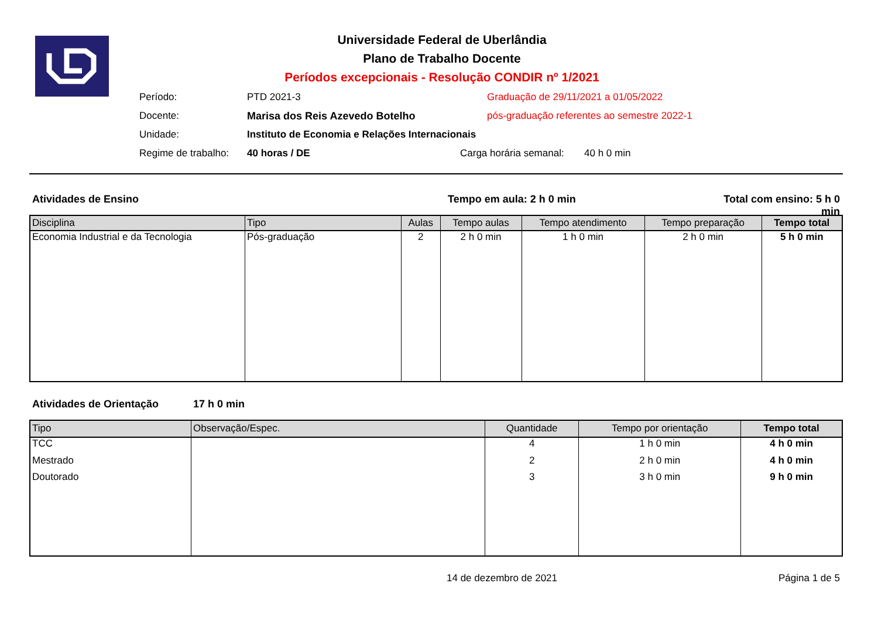Universidade Federal de Uberlândia
Plano de Trabalho Docente
Períodos excepcionais - Resolução CONDIR nº 1/2021
Período: PTD 2021-3 Graduação de 29/11/2021 a 01/05/2022
Docente: Marisa dos Reis Azevedo Botelho pós-graduação referentes ao semestre 2022-1
Unidade: Instituto de Economia e Relações Internacionais
Regime de trabalho: 40 horas / DE Carga horária semanal: 40 h 0 min
Atividades de Ensino Tempo em aula: 2 h 0 min Total com ensino: 5 h 0 min
| Disciplina | Tipo | Aulas | Tempo aulas | Tempo atendimento | Tempo preparação | Tempo total |
| --- | --- | --- | --- | --- | --- | --- |
| Economia Industrial e da Tecnologia | Pós-graduação | 2 | 2 h 0 min | 1 h 0 min | 2 h 0 min | 5 h 0 min |
Atividades de Orientação 17 h 0 min
| Tipo | Observação/Espec. | Quantidade | Tempo por orientação | Tempo total |
| --- | --- | --- | --- | --- |
| TCC | | 4 | 1 h 0 min | 4 h 0 min |
| Mestrado | | 2 | 2 h 0 min | 4 h 0 min |
| Doutorado | | 3 | 3 h 0 min | 9 h 0 min |
14 de dezembro de 2021 Página 1 de 5